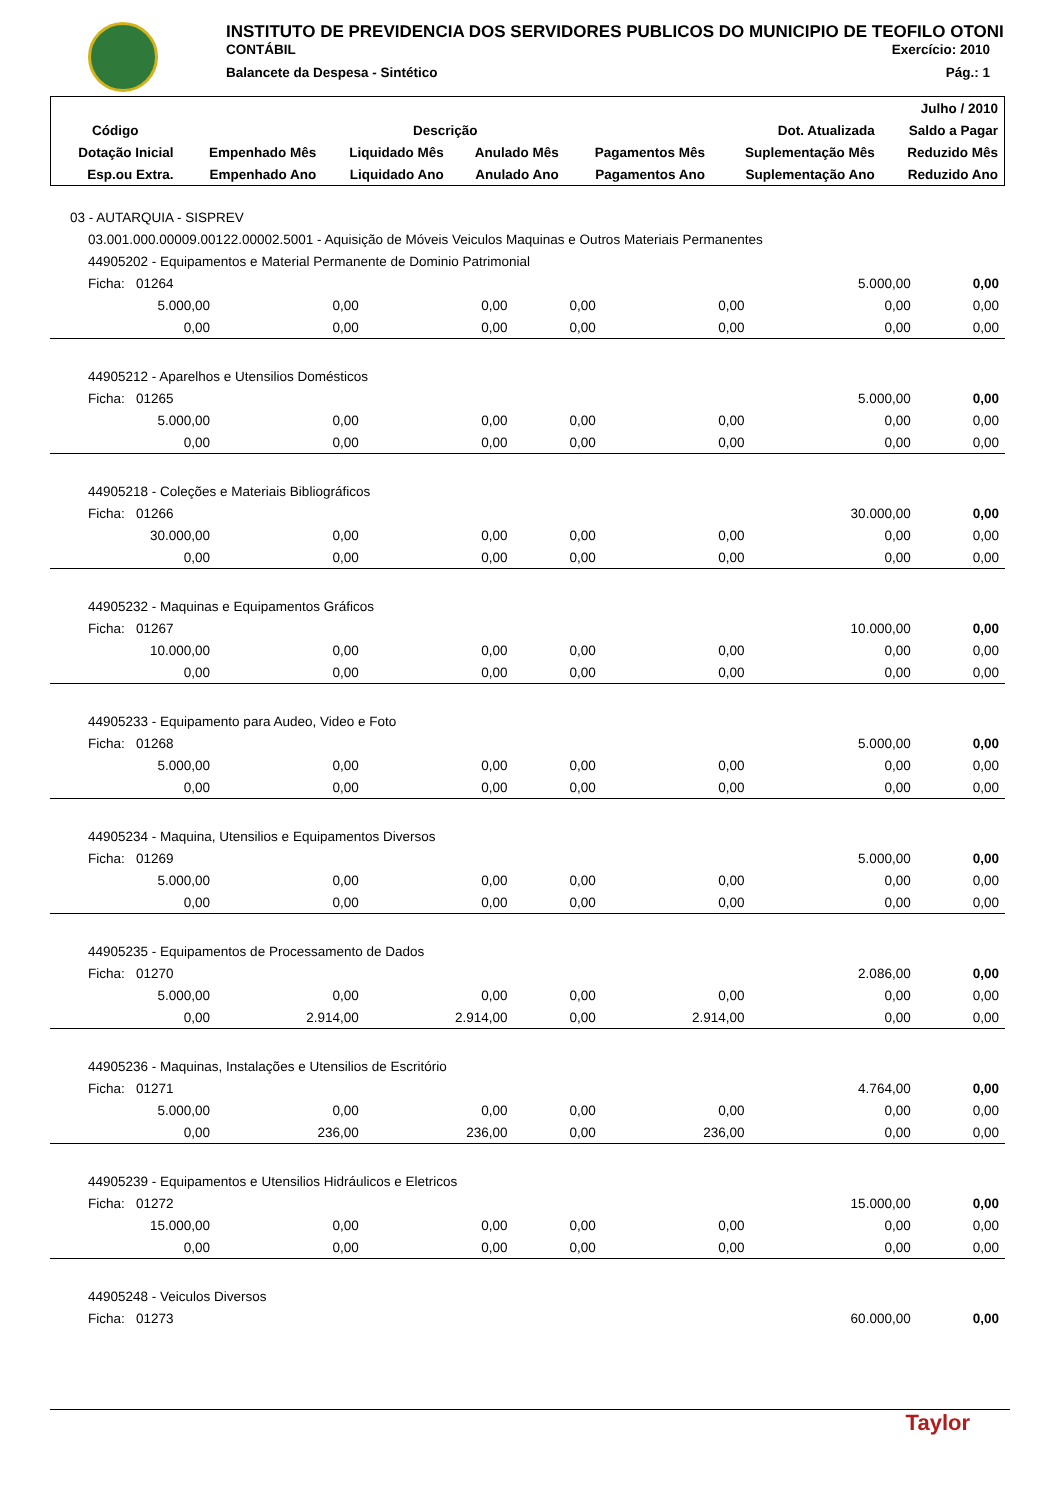INSTITUTO DE PREVIDENCIA DOS SERVIDORES PUBLICOS DO MUNICIPIO DE TEOFILO OTONI
CONTÁBIL Exercício: 2010
Balancete da Despesa - Sintético Pág.: 1
| | | | | | | Julho / 2010 |
| --- | --- | --- | --- | --- | --- | --- |
| Código | Descrição | | | | Dot. Atualizada | Saldo a Pagar |
| Dotação Inicial | Empenhado Mês | Liquidado Mês | Anulado Mês | Pagamentos Mês | Suplementação Mês | Reduzido Mês |
| Esp.ou Extra. | Empenhado Ano | Liquidado Ano | Anulado Ano | Pagamentos Ano | Suplementação Ano | Reduzido Ano |
| 03 - AUTARQUIA - SISPREV | | | | | | |
| 03.001.000.00009.00122.00002.5001 - Aquisição de Móveis Veiculos Maquinas e Outros Materiais Permanentes | | | | | | |
| 44905202 - Equipamentos e Material Permanente de Dominio Patrimonial | | | | | | |
| Ficha: 01264 | | | | | 5.000,00 | 0,00 |
| 5.000,00 | 0,00 | 0,00 | 0,00 | 0,00 | 0,00 | 0,00 |
| 0,00 | 0,00 | 0,00 | 0,00 | 0,00 | 0,00 | 0,00 |
| 44905212 - Aparelhos e Utensilios Domésticos | | | | | | |
| Ficha: 01265 | | | | | 5.000,00 | 0,00 |
| 5.000,00 | 0,00 | 0,00 | 0,00 | 0,00 | 0,00 | 0,00 |
| 0,00 | 0,00 | 0,00 | 0,00 | 0,00 | 0,00 | 0,00 |
| 44905218 - Coleções e Materiais Bibliográficos | | | | | | |
| Ficha: 01266 | | | | | 30.000,00 | 0,00 |
| 30.000,00 | 0,00 | 0,00 | 0,00 | 0,00 | 0,00 | 0,00 |
| 0,00 | 0,00 | 0,00 | 0,00 | 0,00 | 0,00 | 0,00 |
| 44905232 - Maquinas e Equipamentos Gráficos | | | | | | |
| Ficha: 01267 | | | | | 10.000,00 | 0,00 |
| 10.000,00 | 0,00 | 0,00 | 0,00 | 0,00 | 0,00 | 0,00 |
| 0,00 | 0,00 | 0,00 | 0,00 | 0,00 | 0,00 | 0,00 |
| 44905233 - Equipamento para Audeo, Video e Foto | | | | | | |
| Ficha: 01268 | | | | | 5.000,00 | 0,00 |
| 5.000,00 | 0,00 | 0,00 | 0,00 | 0,00 | 0,00 | 0,00 |
| 0,00 | 0,00 | 0,00 | 0,00 | 0,00 | 0,00 | 0,00 |
| 44905234 - Maquina, Utensilios e Equipamentos Diversos | | | | | | |
| Ficha: 01269 | | | | | 5.000,00 | 0,00 |
| 5.000,00 | 0,00 | 0,00 | 0,00 | 0,00 | 0,00 | 0,00 |
| 0,00 | 0,00 | 0,00 | 0,00 | 0,00 | 0,00 | 0,00 |
| 44905235 - Equipamentos de Processamento de Dados | | | | | | |
| Ficha: 01270 | | | | | 2.086,00 | 0,00 |
| 5.000,00 | 0,00 | 0,00 | 0,00 | 0,00 | 0,00 | 0,00 |
| 0,00 | 2.914,00 | 2.914,00 | 0,00 | 2.914,00 | 0,00 | 0,00 |
| 44905236 - Maquinas, Instalações e Utensilios de Escritório | | | | | | |
| Ficha: 01271 | | | | | 4.764,00 | 0,00 |
| 5.000,00 | 0,00 | 0,00 | 0,00 | 0,00 | 0,00 | 0,00 |
| 0,00 | 236,00 | 236,00 | 0,00 | 236,00 | 0,00 | 0,00 |
| 44905239 - Equipamentos e Utensilios Hidráulicos e Eletricos | | | | | | |
| Ficha: 01272 | | | | | 15.000,00 | 0,00 |
| 15.000,00 | 0,00 | 0,00 | 0,00 | 0,00 | 0,00 | 0,00 |
| 0,00 | 0,00 | 0,00 | 0,00 | 0,00 | 0,00 | 0,00 |
| 44905248 - Veiculos Diversos | | | | | | |
| Ficha: 01273 | | | | | 60.000,00 | 0,00 |
Taylor